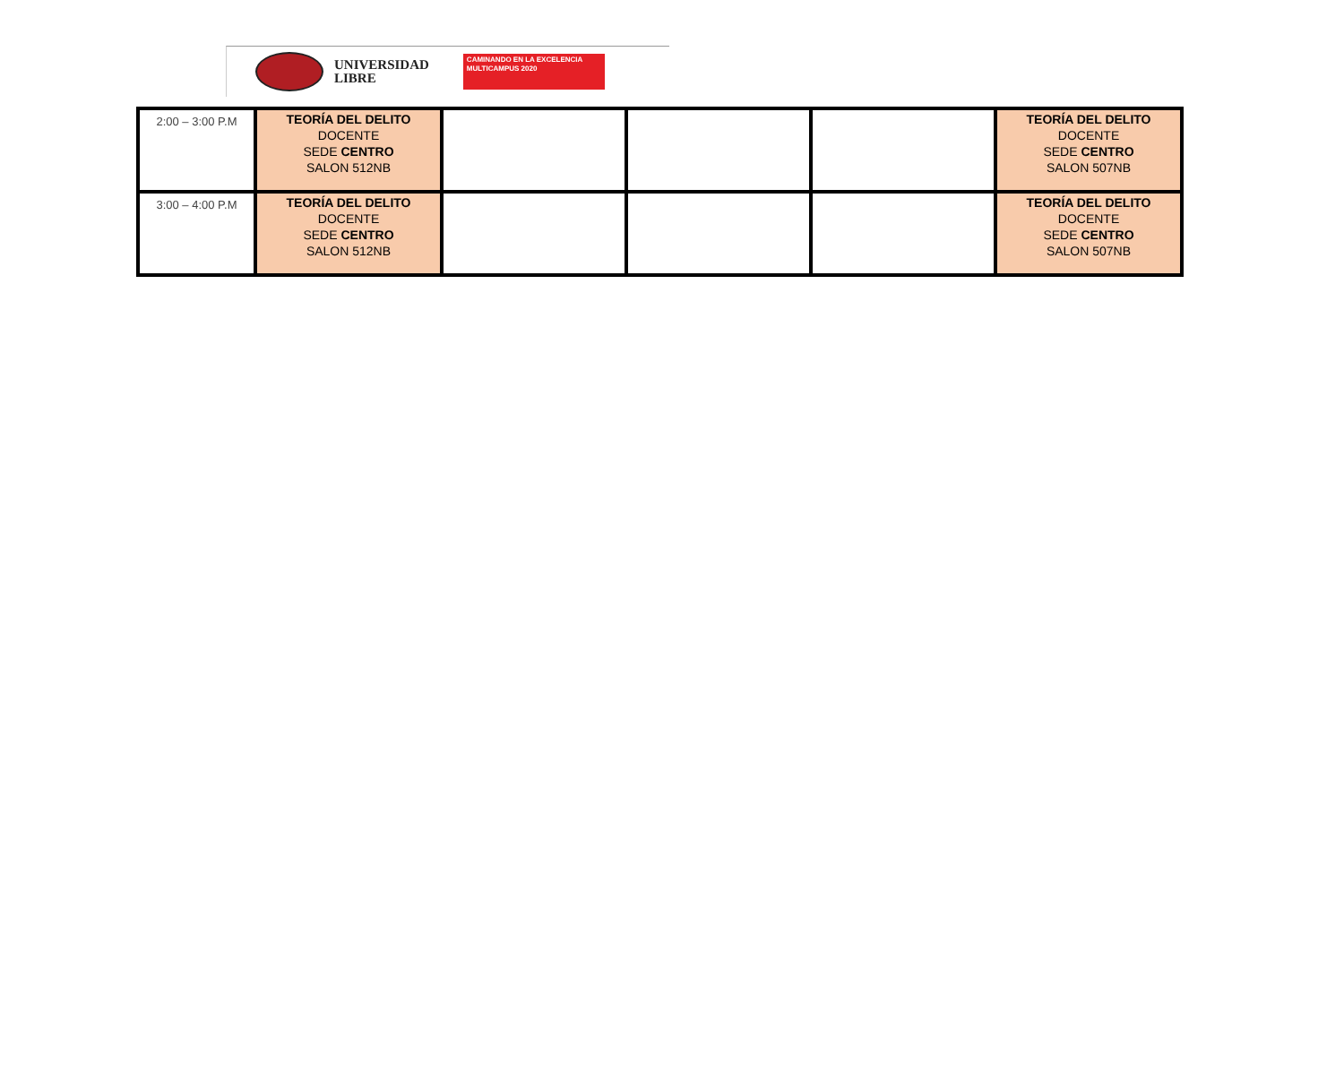UNIVERSIDAD
LIBRE
CAMINANDO EN LA EXCELENCIA
MULTICAMPUS 2020
| 2:00 – 3:00 P.M | TEORÍA DEL DELITO DOCENTE SEDE CENTRO SALON 512NB | | | | TEORÍA DEL DELITO DOCENTE SEDE CENTRO SALON 507NB |
| 3:00 – 4:00 P.M | TEORÍA DEL DELITO DOCENTE SEDE CENTRO SALON 512NB | | | | TEORÍA DEL DELITO DOCENTE SEDE CENTRO SALON 507NB |